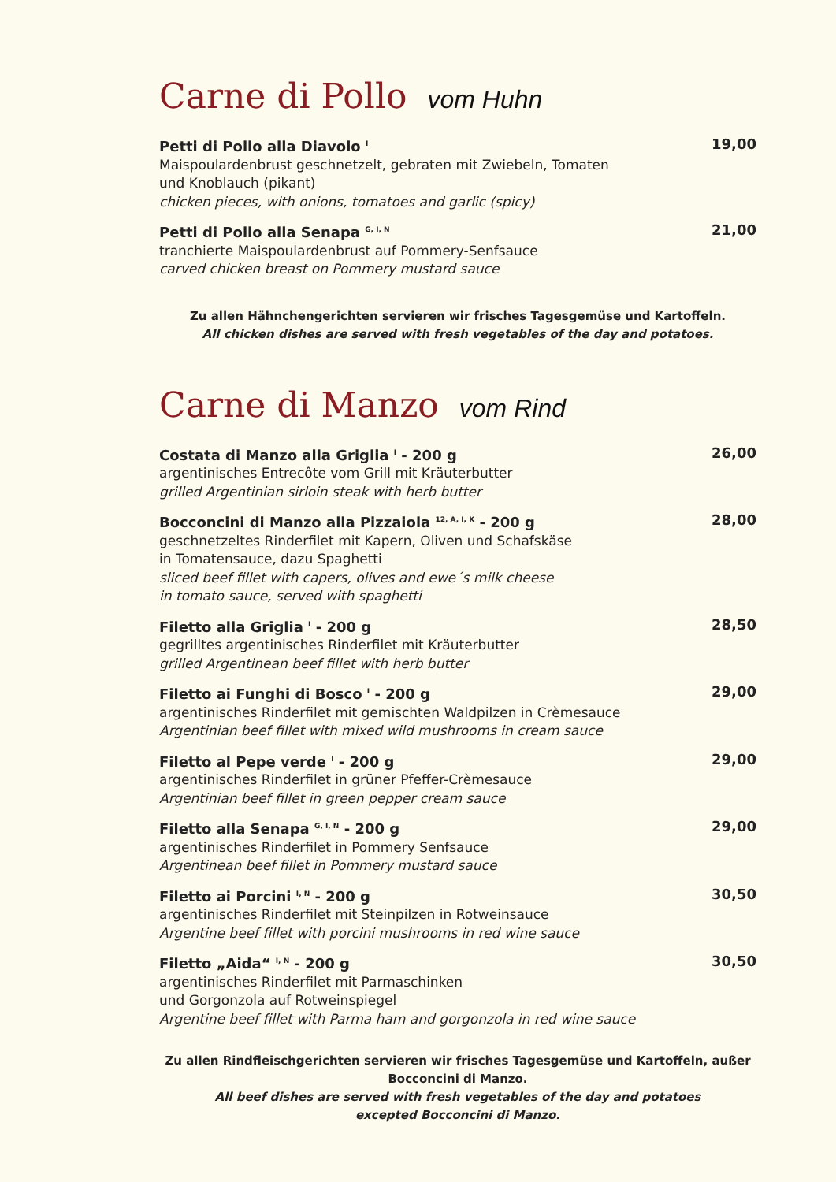Carne di Pollo vom Huhn
Petti di Pollo alla Diavolo <sup>I</sup> 19,00
Maispoulardenbrust geschnetzelt, gebraten mit Zwiebeln, Tomaten
und Knoblauch (pikant)
chicken pieces, with onions, tomatoes and garlic (spicy)
Petti di Pollo alla Senapa <sup>G, I, N</sup> 21,00
tranchierte Maispoulardenbrust auf Pommery-Senfsauce
carved chicken breast on Pommery mustard sauce
Zu allen Hähnchengerichten servieren wir frisches Tagesgemüse und Kartoffeln.
All chicken dishes are served with fresh vegetables of the day and potatoes.
Carne di Manzo vom Rind
Costata di Manzo alla Griglia <sup>I</sup> - 200 g 26,00
argentinisches Entrecôte vom Grill mit Kräuterbutter
grilled Argentinian sirloin steak with herb butter
Bocconcini di Manzo alla Pizzaiola <sup>12, A, I, K</sup> - 200 g 28,00
geschnetzeltes Rinderfilet mit Kapern, Oliven und Schafskäse
in Tomatensauce, dazu Spaghetti
sliced beef fillet with capers, olives and ewe´s milk cheese
in tomato sauce, served with spaghetti
Filetto alla Griglia <sup>I</sup> - 200 g 28,50
gegrilltes argentinisches Rinderfilet mit Kräuterbutter
grilled Argentinean beef fillet with herb butter
Filetto ai Funghi di Bosco <sup>I</sup> - 200 g 29,00
argentinisches Rinderfilet mit gemischten Waldpilzen in Crèmesauce
Argentinian beef fillet with mixed wild mushrooms in cream sauce
Filetto al Pepe verde <sup>I</sup> - 200 g 29,00
argentinisches Rinderfilet in grüner Pfeffer-Crèmesauce
Argentinian beef fillet in green pepper cream sauce
Filetto alla Senapa <sup>G, I, N</sup> - 200 g 29,00
argentinisches Rinderfilet in Pommery Senfsauce
Argentinean beef fillet in Pommery mustard sauce
Filetto ai Porcini <sup>I, N</sup> - 200 g 30,50
argentinisches Rinderfilet mit Steinpilzen in Rotweinsauce
Argentine beef fillet with porcini mushrooms in red wine sauce
Filetto „Aida“ <sup>I, N</sup> - 200 g 30,50
argentinisches Rinderfilet mit Parmaschinken
und Gorgonzola auf Rotweinspiegel
Argentine beef fillet with Parma ham and gorgonzola in red wine sauce
Zu allen Rindfleischgerichten servieren wir frisches Tagesgemüse und Kartoffeln, außer Bocconcini di Manzo.
All beef dishes are served with fresh vegetables of the day and potatoes
excepted Bocconcini di Manzo.